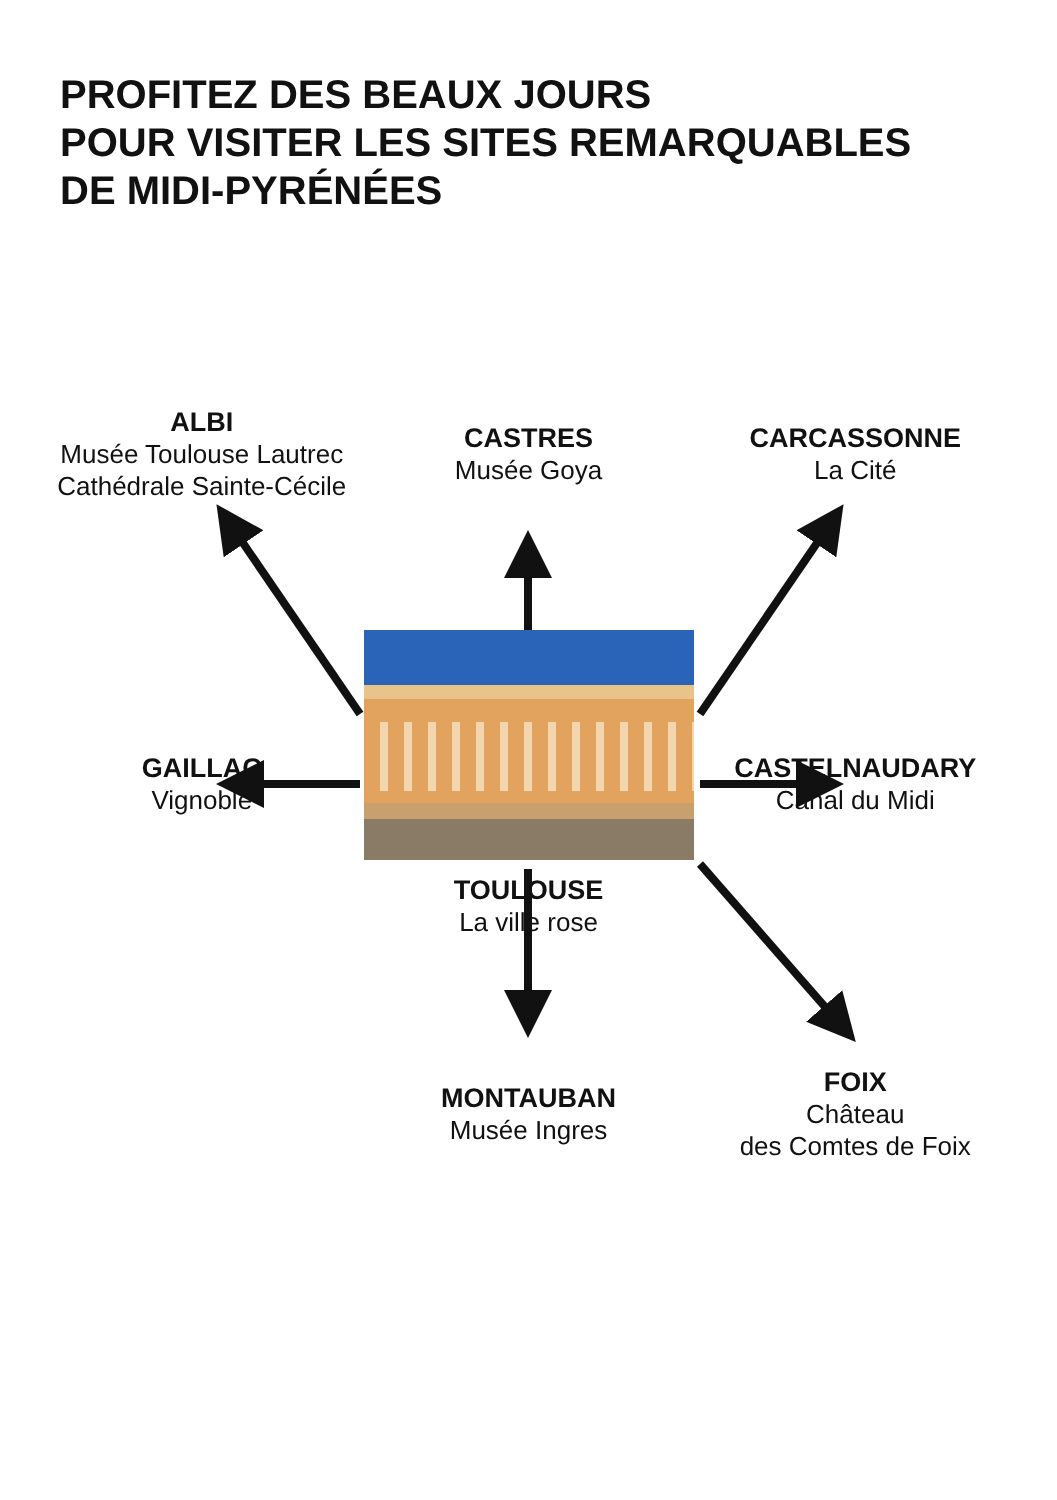PROFITEZ DES BEAUX JOURS
POUR VISITER LES SITES REMARQUABLES
DE MIDI-PYRÉNÉES
ALBI
Musée Toulouse Lautrec
Cathédrale Sainte-Cécile
CASTRES
Musée Goya
CARCASSONNE
La Cité
GAILLAC
Vignoble
TOULOUSE
La ville rose
CASTELNAUDARY
Canal du Midi
MONTAUBAN
Musée Ingres
FOIX
Château
des Comtes de Foix